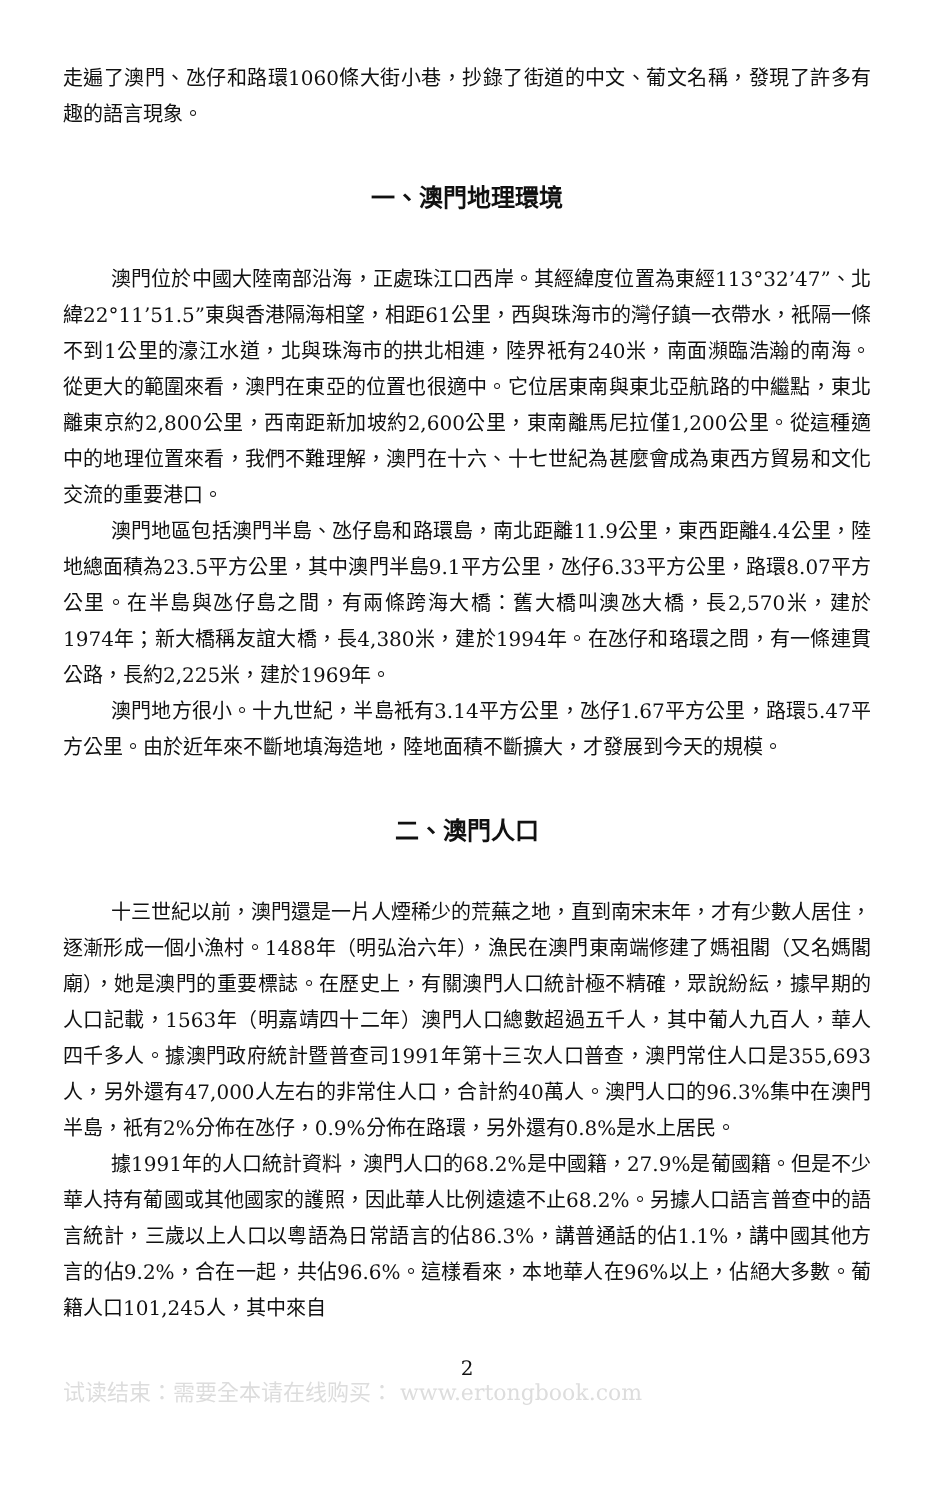走遍了澳門、氹仔和路環1060條大街小巷，抄錄了街道的中文、葡文名稱，發現了許多有趣的語言現象。
一、澳門地理環境
澳門位於中國大陸南部沿海，正處珠江口西岸。其經緯度位置為東經113°32’47”、北緯22°11’51.5”東與香港隔海相望，相距61公里，西與珠海市的灣仔鎮一衣帶水，衹隔一條不到1公里的濠江水道，北與珠海市的拱北相連，陸界衹有240米，南面瀕臨浩瀚的南海。從更大的範圍來看，澳門在東亞的位置也很適中。它位居東南與東北亞航路的中繼點，東北離東京約2,800公里，西南距新加坡約2,600公里，東南離馬尼拉僅1,200公里。從這種適中的地理位置來看，我們不難理解，澳門在十六、十七世紀為甚麼會成為東西方貿易和文化交流的重要港口。
澳門地區包括澳門半島、氹仔島和路環島，南北距離11.9公里，東西距離4.4公里，陸地總面積為23.5平方公里，其中澳門半島9.1平方公里，氹仔6.33平方公里，路環8.07平方公里。在半島與氹仔島之間，有兩條跨海大橋：舊大橋叫澳氹大橋，長2,570米，建於1974年；新大橋稱友誼大橋，長4,380米，建於1994年。在氹仔和珞環之問，有一條連貫公路，長約2,225米，建於1969年。
澳門地方很小。十九世紀，半島衹有3.14平方公里，氹仔1.67平方公里，路環5.47平方公里。由於近年來不斷地填海造地，陸地面積不斷擴大，才發展到今天的規模。
二、澳門人口
十三世紀以前，澳門還是一片人煙稀少的荒蕪之地，直到南宋末年，才有少數人居住，逐漸形成一個小漁村。1488年（明弘治六年），漁民在澳門東南端修建了媽祖閣（又名媽閣廟），她是澳門的重要標誌。在歷史上，有關澳門人口統計極不精確，眾說紛紜，據早期的人口記載，1563年（明嘉靖四十二年）澳門人口總數超過五千人，其中葡人九百人，華人四千多人。據澳門政府統計暨普查司1991年第十三次人口普查，澳門常住人口是355,693人，另外還有47,000人左右的非常住人口，合計約40萬人。澳門人口的96.3%集中在澳門半島，衹有2%分佈在氹仔，0.9%分佈在路環，另外還有0.8%是水上居民。
據1991年的人口統計資料，澳門人口的68.2%是中國籍，27.9%是葡國籍。但是不少華人持有葡國或其他國家的護照，因此華人比例遠遠不止68.2%。另據人口語言普查中的語言統計，三歲以上人口以粵語為日常語言的佔86.3%，講普通話的佔1.1%，講中國其他方言的佔9.2%，合在一起，共佔96.6%。這樣看來，本地華人在96%以上，佔絕大多數。葡籍人口101,245人，其中來自
2
试读结束：需要全本请在线购买： www.ertongbook.com